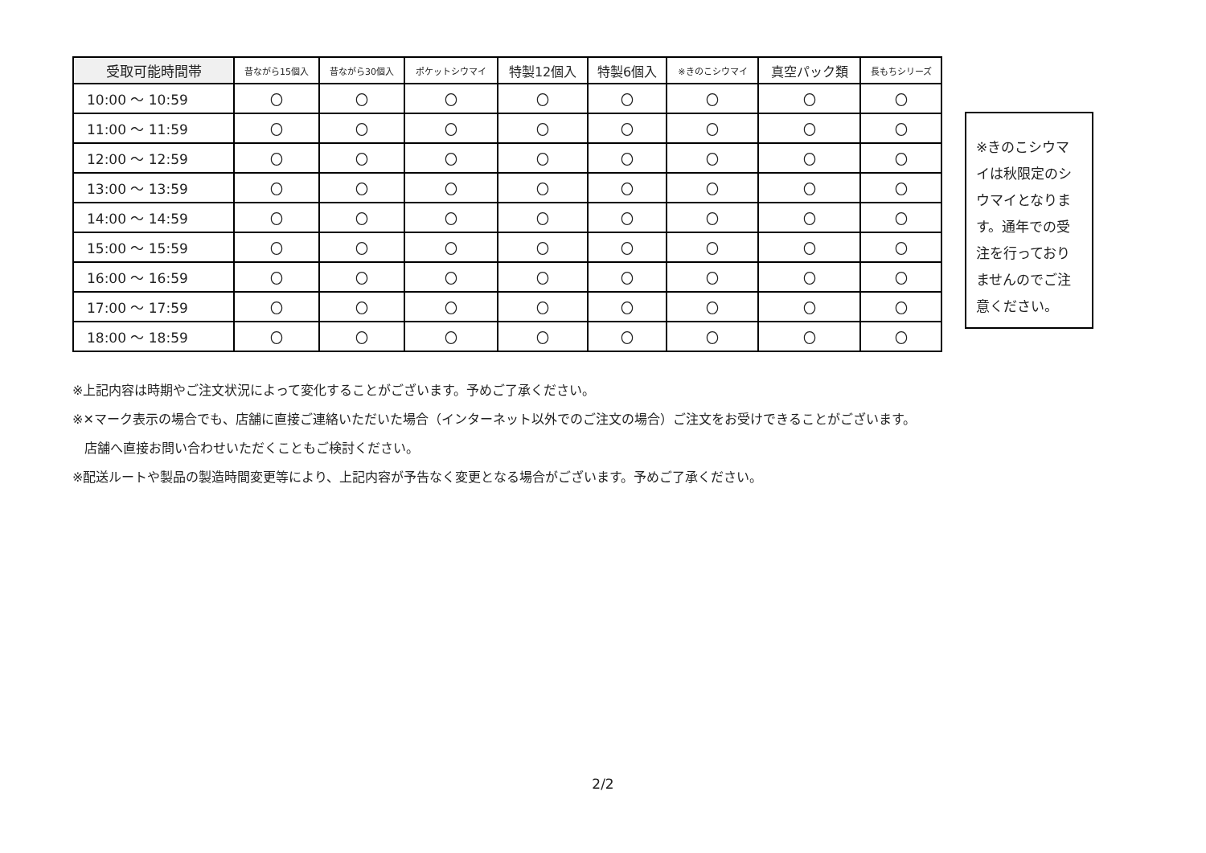| 受取可能時間帯 | 昔ながら15個入 | 昔ながら30個入 | ポケットシウマイ | 特製12個入 | 特製6個入 | ※きのこシウマイ | 真空パック類 | 長もちシリーズ |
| --- | --- | --- | --- | --- | --- | --- | --- | --- |
| 10:00 ～ 10:59 | 〇 | 〇 | 〇 | 〇 | 〇 | 〇 | 〇 | 〇 |
| 11:00 ～ 11:59 | 〇 | 〇 | 〇 | 〇 | 〇 | 〇 | 〇 | 〇 |
| 12:00 ～ 12:59 | 〇 | 〇 | 〇 | 〇 | 〇 | 〇 | 〇 | 〇 |
| 13:00 ～ 13:59 | 〇 | 〇 | 〇 | 〇 | 〇 | 〇 | 〇 | 〇 |
| 14:00 ～ 14:59 | 〇 | 〇 | 〇 | 〇 | 〇 | 〇 | 〇 | 〇 |
| 15:00 ～ 15:59 | 〇 | 〇 | 〇 | 〇 | 〇 | 〇 | 〇 | 〇 |
| 16:00 ～ 16:59 | 〇 | 〇 | 〇 | 〇 | 〇 | 〇 | 〇 | 〇 |
| 17:00 ～ 17:59 | 〇 | 〇 | 〇 | 〇 | 〇 | 〇 | 〇 | 〇 |
| 18:00 ～ 18:59 | 〇 | 〇 | 〇 | 〇 | 〇 | 〇 | 〇 | 〇 |
※きのこシウマイは秋限定のシウマイとなります。通年での受注を行っておりませんのでご注意ください。
※上記内容は時期やご注文状況によって変化することがございます。予めご了承ください。
※✕マーク表示の場合でも、店舗に直接ご連絡いただいた場合（インターネット以外でのご注文の場合）ご注文をお受けできることがございます。
店舗へ直接お問い合わせいただくこともご検討ください。
※配送ルートや製品の製造時間変更等により、上記内容が予告なく変更となる場合がございます。予めご了承ください。
2/2